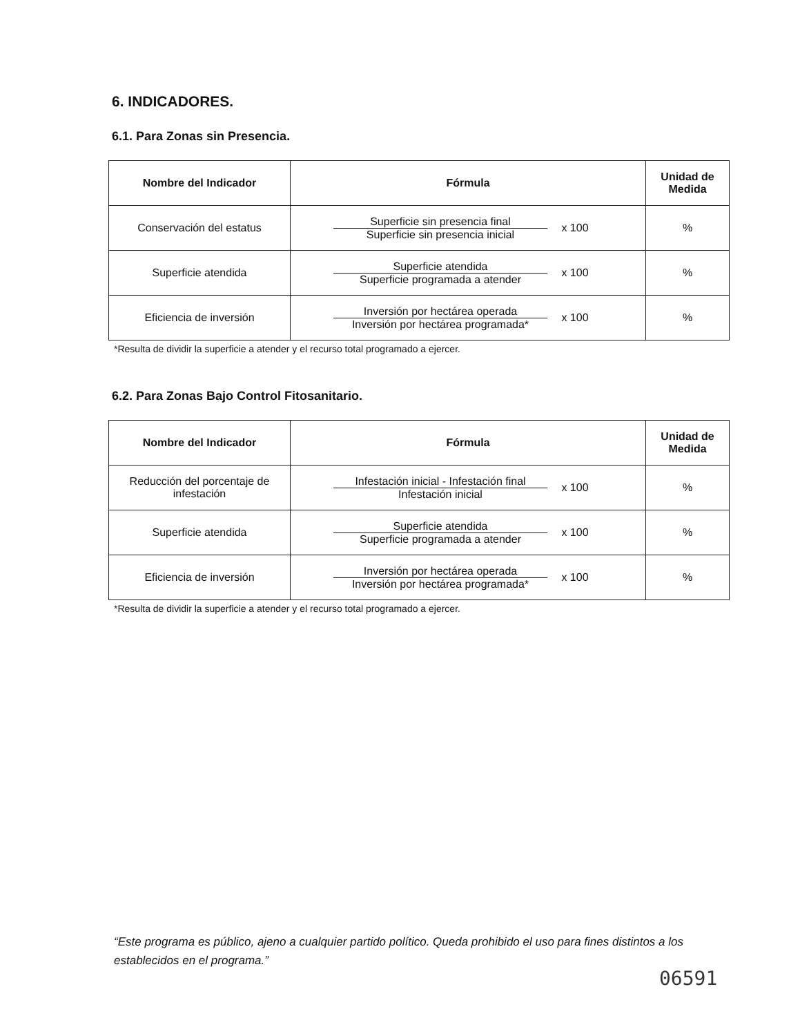6. INDICADORES.
6.1. Para Zonas sin Presencia.
| Nombre del Indicador | Fórmula | Unidad de Medida |
| --- | --- | --- |
| Conservación del estatus | Superficie sin presencia final Superficie sin presencia inicial x 100 | % |
| Superficie atendida | Superficie atendida Superficie programada a atender x 100 | % |
| Eficiencia de inversión | Inversión por hectárea operada Inversión por hectárea programada* x 100 | % |
*Resulta de dividir la superficie a atender y el recurso total programado a ejercer.
6.2. Para Zonas Bajo Control Fitosanitario.
| Nombre del Indicador | Fórmula | Unidad de Medida |
| --- | --- | --- |
| Reducción del porcentaje de infestación | Infestación inicial - Infestación final Infestación inicial x 100 | % |
| Superficie atendida | Superficie atendida Superficie programada a atender x 100 | % |
| Eficiencia de inversión | Inversión por hectárea operada Inversión por hectárea programada* x 100 | % |
*Resulta de dividir la superficie a atender y el recurso total programado a ejercer.
“Este programa es público, ajeno a cualquier partido político. Queda prohibido el uso para fines distintos a los establecidos en el programa.”
06591